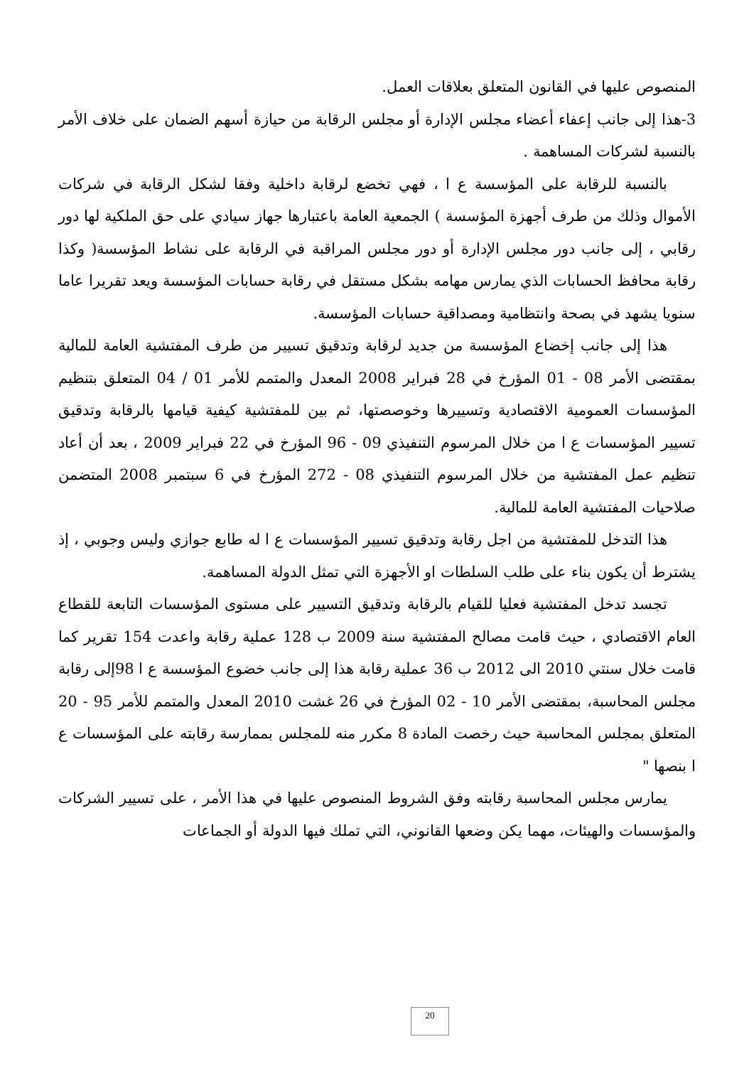المنصوص عليها في القانون المتعلق بعلاقات العمل.
3-هذا إلى جانب إعفاء أعضاء مجلس الإدارة أو مجلس الرقابة من حيازة أسهم الضمان على خلاف الأمر بالنسبة لشركات المساهمة .
بالنسبة للرقابة على المؤسسة ع ا ، فهي تخضع لرقابة داخلية وفقا لشكل الرقابة في شركات الأموال وذلك من طرف أجهزة المؤسسة ) الجمعية العامة باعتبارها جهاز سيادي على حق الملكية لها دور رقابي ، إلى جانب دور مجلس الإدارة أو دور مجلس المراقبة في الرقابة على نشاط المؤسسة( وكذا رقابة محافظ الحسابات الذي يمارس مهامه بشكل مستقل في رقابة حسابات المؤسسة ويعد تقريرا عاما سنويا يشهد في بصحة وانتظامية ومصداقية حسابات المؤسسة.
هذا إلى جانب إخضاع المؤسسة من جديد لرقابة وتدقيق تسيير من طرف المفتشية العامة للمالية بمقتضى الأمر 08 - 01 المؤرخ في 28 فبراير 2008 المعدل والمتمم للأمر 01 / 04 المتعلق بتنظيم المؤسسات العمومية الاقتصادية وتسييرها وخوصصتها، ثم بين للمفتشية كيفية قيامها بالرقابة وتدقيق تسيير المؤسسات ع ا من خلال المرسوم التنفيذي 09 - 96 المؤرخ في 22 فبراير 2009 ، بعد أن أعاد تنظيم عمل المفتشية من خلال المرسوم التنفيذي 08 - 272 المؤرخ في 6 سبتمبر 2008 المتضمن صلاحيات المفتشية العامة للمالية.
هذا التدخل للمفتشية من اجل رقابة وتدقيق تسيير المؤسسات ع ا له طابع جوازي وليس وجوبي ، إذ يشترط أن يكون بناء على طلب السلطات او الأجهزة التي تمثل الدولة المساهمة.
تجسد تدخل المفتشية فعليا للقيام بالرقابة وتدقيق التسيير على مستوى المؤسسات التابعة للقطاع العام الاقتصادي ، حيث قامت مصالح المفتشية سنة 2009 ب 128 عملية رقابة واعدت 154 تقرير كما قامت خلال سنتي 2010 الى 2012 ب 36 عملية رقابة هذا إلى جانب خضوع المؤسسة ع ا 98إلى رقابة مجلس المحاسبة، بمقتضى الأمر 10 - 02 المؤرخ في 26 غشت 2010 المعدل والمتمم للأمر 95 - 20 المتعلق بمجلس المحاسبة حيث رخصت المادة 8 مكرر منه للمجلس بممارسة رقابته على المؤسسات ع ا بنصها "
يمارس مجلس المحاسبة رقابته وفق الشروط المنصوص عليها في هذا الأمر ، على تسيير الشركات والمؤسسات والهيئات، مهما يكن وضعها القانوني، التي تملك فيها الدولة أو الجماعات
20